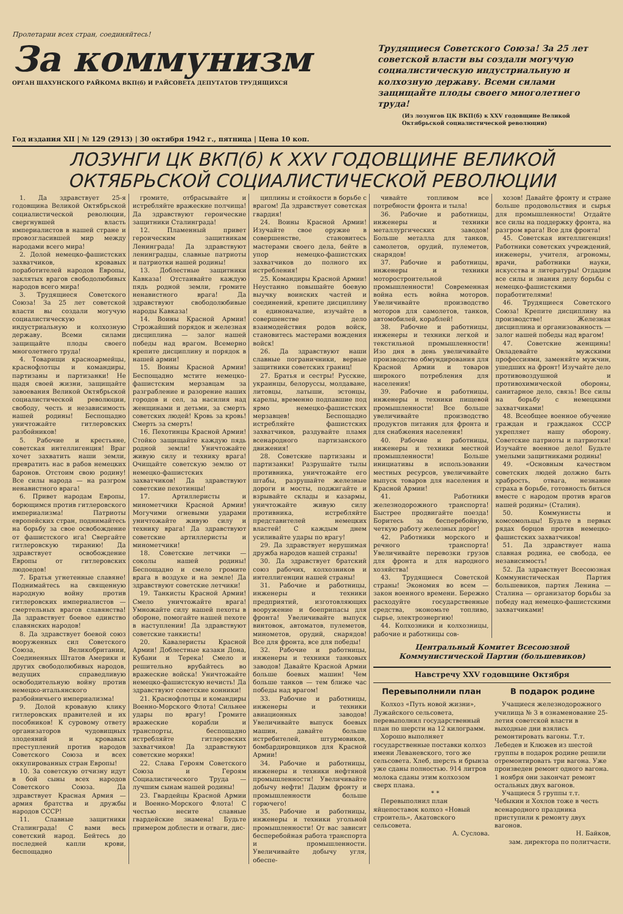Пролетарии всех стран, соединяйтесь!
За коммунизм
ОРГАН ШАХУНСКОГО РАЙКОМА ВКП(б) И РАЙСОВЕТА ДЕПУТАТОВ ТРУДЯЩИХСЯ
Трудящиеся Советского Союза! За 25 лет советской власти вы создали могучую социалистическую индустриальную и колхозную державу. Всеми силами защищайте плоды своего многолетнего труда!
(Из лозунгов ЦК ВКП(б) к XXV годовщине Великой Октябрьской социалистической революции)
Год издания XII | № 129 (2913) | 30 октября 1942 г., пятница | Цена 10 коп.
ЛОЗУНГИ ЦК ВКП(б) К XXV ГОДОВЩИНЕ ВЕЛИКОЙ
ОКТЯБРЬСКОЙ СОЦИАЛИСТИЧЕСКОЙ РЕВОЛЮЦИИ
1. Да здравствует 25-я годовщина Великой Октябрьской социалистической революции, свергнувшей власть империалистов в нашей стране и провозгласившей мир между народами всего мира!
2. Долой немецко-фашистских захватчиков, кровавых поработителей народов Европы, заклятых врагов свободолюбивых народов всего мира!
3. Трудящиеся Советского Союза! За 25 лет советской власти вы создали могучую социалистическую индустриальную и колхозную державу. Всеми силами защищайте плоды своего многолетнего труда!
4. Товарищи красноармейцы, краснофлотцы и командиры, партизаны и партизанки! Не щадя своей жизни, защищайте завоевания Великой Октябрьской социалистической революции, свободу, честь и независимость нашей родины! Беспощадно уничтожайте гитлеровских разбойников!
5. Рабочие и крестьяне, советская интеллигенция! Враг хочет захватить наши земли, превратить нас в рабов немецких баронов. Отстоим свою родину! Все силы народа — на разгром ненавистного врага!
6. Привет народам Европы, борющимся против гитлеровского империализма! Патриоты европейских стран, поднимайтесь на борьбу за свое освобождение от фашистского ига! Свергайте гитлеровскую тиранию! Да здравствует освобождение Европы от гитлеровских людоедов!
7. Братья угнетенные славяне! Поднимайтесь на священную народную войну против гитлеровских империалистов — смертельных врагов славянства! Да здравствует боевое единство славянских народов!
8. Да здравствует боевой союз вооруженных сил Советского Союза, Великобритании, Соединенных Штатов Америки и других свободолюбивых народов, ведущих справедливую освободительную войну против немецко-итальянского разбойничьего империализма!
9. Долой кровавую клику гитлеровских правителей и их пособников! К суровому ответу организаторов чудовищных злодеяний и кровавых преступлений против народов Советского Союза и всех оккупированных стран Европы!
10. За советскую отчизну идут в бой сыны всех народов Советского Союза. Да здравствует Красная Армия — армия братства и дружбы народов СССР!
11. Славные защитники Сталинграда! С вами весь советский народ. Бейтесь до последней капли крови, беспощадно
громите, отбрасывайте и истребляйте вражеские полчища! Да здравствуют героические защитники Сталинграда!
12. Пламенный привет героическим защитникам Ленинграда! Да здравствуют ленинградцы, славные патриоты и патриотки нашей родины!
13. Доблестные защитники Кавказа! Отстаивайте каждую пядь родной земли, громите ненавистного врага! Да здравствуют свободолюбивые народы Кавказа!
14. Воины Красной Армии! Строжайший порядок и железная дисциплина — залог нашей победы над врагом. Всемерно крепите дисциплину и порядок в нашей армии!
15. Воины Красной Армии! Беспощадно мстите немецко-фашистским мерзавцам за разграбление и разорение наших городов и сел, за насилия над женщинами и детьми, за смерть советских людей! Кровь за кровь! Смерть за смерть!
16. Пехотинцы Красной Армии! Стойко защищайте каждую пядь родной земли! Уничтожайте живую силу и технику врага! Очищайте советскую землю от немецко-фашистских захватчиков! Да здравствуют советские пехотинцы!
17. Артиллеристы и минометчики Красной Армии! Могучими огневыми ударами уничтожайте живую силу и технику врага! Да здравствуют советские артиллеристы и минометчики!
18. Советские летчики — соколы нашей родины! Беспощадно и смело громите врага в воздухе и на земле! Да здравствуют советские летчики!
19. Танкисты Красной Армии! Смело уничтожайте врага! Умножайте силу нашей пехоты в обороне, помогайте нашей пехоте в наступлении! Да здравствуют советские танкисты!
20. Кавалеристы Красной Армии! Доблестные казаки Дона, Кубани и Терека! Смело и решительно врубайтесь во вражеские войска! Уничтожайте немецко-фашистскую нечисть! Да здравствуют советские конники!
21. Краснофлотцы и командиры Военно-Морского Флота! Сильнее удары по врагу! Громите вражеские корабли и транспорты, беспощадно истребляйте гитлеровских захватчиков! Да здравствуют советские моряки!
22. Слава Героям Советского Союза и Героям Социалистического Труда — лучшим сынам нашей родины!
23. Гвардейцы Красной Армии и Военно-Морского Флота! С честью несите славные гвардейские знамена! Будьте примером доблести и отваги, дис-
циплины и стойкости в борьбе с врагом! Да здравствует советская гвардия!
24. Воины Красной Армии! Изучайте свое оружие в совершенстве, становитесь мастерами своего дела, бейте в упор немецко-фашистских захватчиков до полного их истребления!
25. Командиры Красной Армии! Неустанно повышайте боевую выучку воинских частей и соединений, крепите дисциплину и единоначалие, изучайте в совершенстве дело взаимодействия родов войск, становитесь мастерами вождения войск!
26. Да здравствуют наши славные пограничники, верные защитники советских границ!
27. Братья и сестры! Русские, украинцы, белоруссы, молдаване, литовцы, латыши, эстонцы, карелы, временно подпавшие под ярмо немецко-фашистских мерзавцев! Беспощадно истребляйте фашистских захватчиков, раздувайте пламя всенародного партизанского движения!
28. Советские партизаны и партизанки! Разрушайте тылы противника, уничтожайте его штабы, разрушайте железные дороги и мосты, поджигайте и взрывайте склады и казармы, уничтожайте живую силу противника, истребляйте представителей немецких властей! С каждым днем усиливайте удары по врагу!
29. Да здравствует нерушимая дружба народов нашей страны!
30. Да здравствует братский союз рабочих, колхозников и интеллигенции нашей страны!
31. Рабочие и работницы, инженеры и техники предприятий, изготовляющих вооружение и боеприпасы для фронта! Увеличивайте выпуск винтовок, автоматов, пулеметов, минометов, орудий, снарядов! Все для фронта, все для победы!
32. Рабочие и работницы, инженеры и техники танковых заводов! Давайте Красной Армии больше боевых машин! Чем больше танков — тем ближе час победы над врагом!
33. Рабочие и работницы, инженеры и техники авиационных заводов! Увеличивайте выпуск боевых машин, давайте больше истребителей, штурмовиков, бомбардировщиков для Красной Армии!
34. Рабочие и работницы, инженеры и техники нефтяной промышленности! Увеличивайте добычу нефти! Дадим фронту и промышленности больше горючего!
35. Рабочие и работницы, инженеры и техники угольной промышленности! От вас зависит бесперебойная работа транспорта и промышленности. Увеличивайте добычу угля, обеспе-
чивайте топливом все потребности фронта и тыла!
36. Рабочие и работницы, инженеры и техники металлургических заводов! Больше металла для танков, самолетов, орудий, пулеметов, снарядов!
37. Рабочие и работницы, инженеры и техники моторостроительной промышленности! Современная война есть война моторов. Увеличивайте производство моторов для самолетов, танков, автомобилей, кораблей!
38. Рабочие и работницы, инженеры и техники легкой и текстильной промышленности! Изо дня в день увеличивайте производство обмундирования для Красной Армии и товаров широкого потребления для населения!
39. Рабочие и работницы, инженеры и техники пищевой промышленности! Все больше увеличивайте производство продуктов питания для фронта и для снабжения населения!
40. Рабочие и работницы, инженеры и техники местной промышленности! Больше инициативы в использовании местных ресурсов, увеличивайте выпуск товаров для населения и Красной Армии!
41. Работники железнодорожного транспорта! Быстрее продвигайте поезда! Боритесь за бесперебойную, четкую работу железных дорог!
42. Работники морского и речного транспорта! Увеличивайте перевозки грузов для фронта и для народного хозяйства!
43. Трудящиеся Советской страны! Экономия во всем — закон военного времени. Бережно расходуйте государственные средства, экономьте топливо, сырье, электроэнергию!
44. Колхозники и колхозницы, рабочие и работницы сов-
хозов! Давайте фронту и стране больше продовольствия и сырья для промышленности! Отдайте все силы на поддержку фронта, на разгром врага! Все для фронта!
45. Советская интеллигенция! Работники советских учреждений, инженеры, учителя, агрономы, врачи, работники науки, искусства и литературы! Отдадим все силы и знания делу борьбы с немецко-фашистскими поработителями!
46. Трудящиеся Советского Союза! Крепите дисциплину на производстве! Железная дисциплина и организованность — залог нашей победы над врагом!
47. Советские женщины! Овладевайте мужскими профессиями, заменяйте мужчин, ушедших на фронт! Изучайте дело противовоздушной и противохимической обороны, санитарное дело, связь! Все силы на борьбу с немецкими захватчиками!
48. Всеобщее военное обучение граждан и гражданок СССР укрепляет нашу оборону. Советские патриоты и патриотки! Изучайте военное дело! Будьте умелыми защитниками родины!
49. «Основным качеством советских людей должно быть храбрость, отвага, незнание страха в борьбе, готовность биться вместе с народом против врагов нашей родины» (Сталин).
50. Коммунисты и комсомольцы! Будьте в первых рядах борцов против немецко-фашистских захватчиков!
51. Да здравствует наша славная родина, ее свобода, ее независимость!
52. Да здравствует Всесоюзная Коммунистическая Партия большевиков, партия Ленина — Сталина — организатор борьбы за победу над немецко-фашистскими захватчиками!
Центральный Комитет Всесоюзной Коммунистической Партии (большевиков)
Навстречу XXV годовщине Октября
Перевыполнили план
Колхоз «Путь новой жизни», Лужайского сельсовета, перевыполнил государственный план по шерсти на 12 килограмм.
Хорошо выполняет государственные поставки колхоз имени Леваневского, того же сельсовета. Хлеб, шерсть и брынза уже сданы полностью. 914 литров молока сданы этим колхозом сверх плана.
* *
Перевыполнил план яйцепоставок колхоз «Новый строитель», Акатовского сельсовета.
А. Суслова.
В подарок родине
Учащиеся железнодорожного училища № 3 в ознаменование 25-летия советской власти в выходные дни взялись ремонтировать вагоны. Т.т. Лебедев и Клюжев из шестой группы в подарок родине решили отремонтировать три вагона. Уже произведен ремонт одного вагона. 1 ноября они закончат ремонт остальных двух вагонов.
Учащиеся 5 группы т.т. Чебыкин и Хохлов тоже в честь всенародного праздника приступили к ремонту двух вагонов.
Н. Байков,
зам. директора по политчасти.